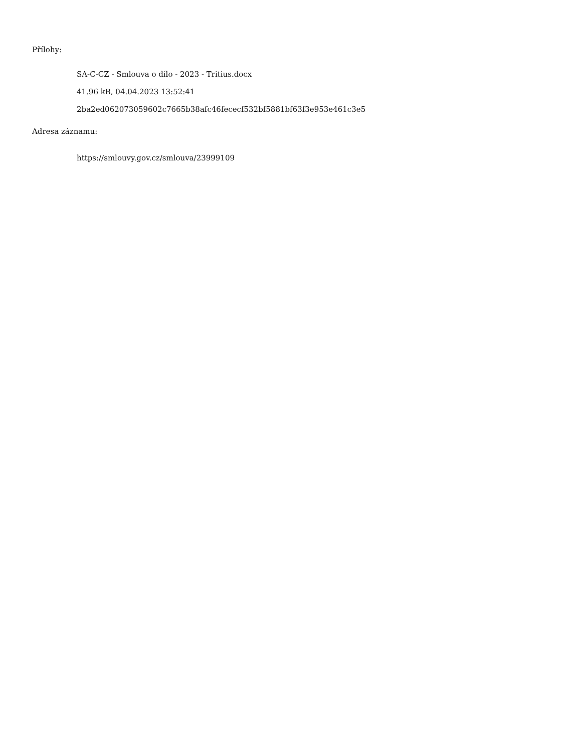Přílohy:
SA-C-CZ - Smlouva o dílo - 2023 - Tritius.docx
41.96 kB, 04.04.2023 13:52:41
2ba2ed062073059602c7665b38afc46fececf532bf5881bf63f3e953e461c3e5
Adresa záznamu:
https://smlouvy.gov.cz/smlouva/23999109